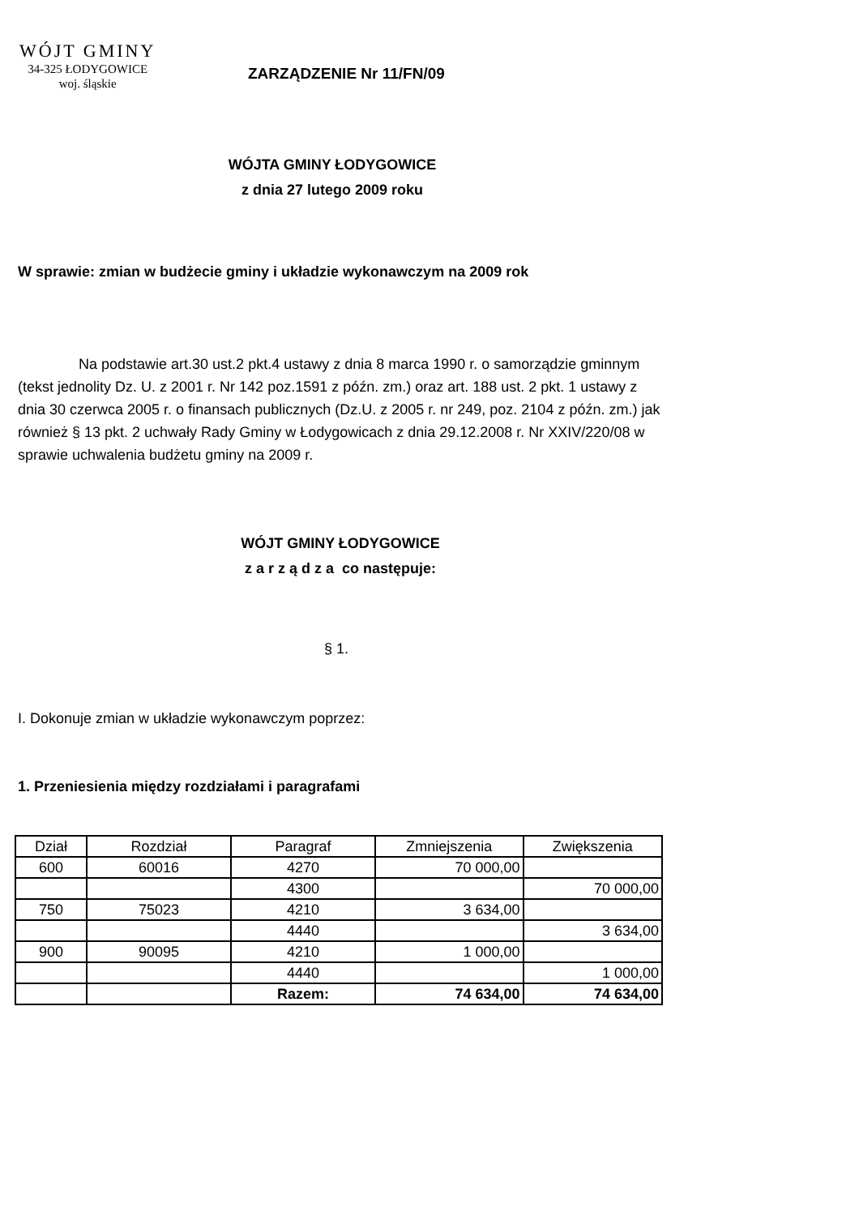WÓJT GMINY
34-325 ŁODYGOWICE
woj. śląskie
ZARZĄDZENIE Nr 11/FN/09
WÓJTA GMINY ŁODYGOWICE
z dnia 27 lutego 2009 roku
W sprawie: zmian w budżecie gminy i układzie wykonawczym na 2009 rok
Na podstawie art.30 ust.2 pkt.4 ustawy z dnia 8 marca 1990 r. o samorządzie gminnym (tekst jednolity Dz. U. z 2001 r. Nr 142 poz.1591 z późn. zm.) oraz art. 188 ust. 2 pkt. 1 ustawy z dnia 30 czerwca 2005 r. o finansach publicznych (Dz.U. z 2005 r. nr 249, poz. 2104 z późn. zm.) jak również § 13 pkt. 2 uchwały Rady Gminy w Łodygowicach z dnia 29.12.2008 r. Nr XXIV/220/08 w sprawie uchwalenia budżetu gminy na 2009 r.
WÓJT GMINY ŁODYGOWICE
z a r z ą d z a co następuje:
§ 1.
I. Dokonuje zmian w układzie wykonawczym poprzez:
1. Przeniesienia między rozdziałami i paragrafami
| Dział | Rozdział | Paragraf | Zmniejszenia | Zwiększenia |
| --- | --- | --- | --- | --- |
| 600 | 60016 | 4270 | 70 000,00 | |
| | | 4300 | | 70 000,00 |
| 750 | 75023 | 4210 | 3 634,00 | |
| | | 4440 | | 3 634,00 |
| 900 | 90095 | 4210 | 1 000,00 | |
| | | 4440 | | 1 000,00 |
| | | Razem: | 74 634,00 | 74 634,00 |